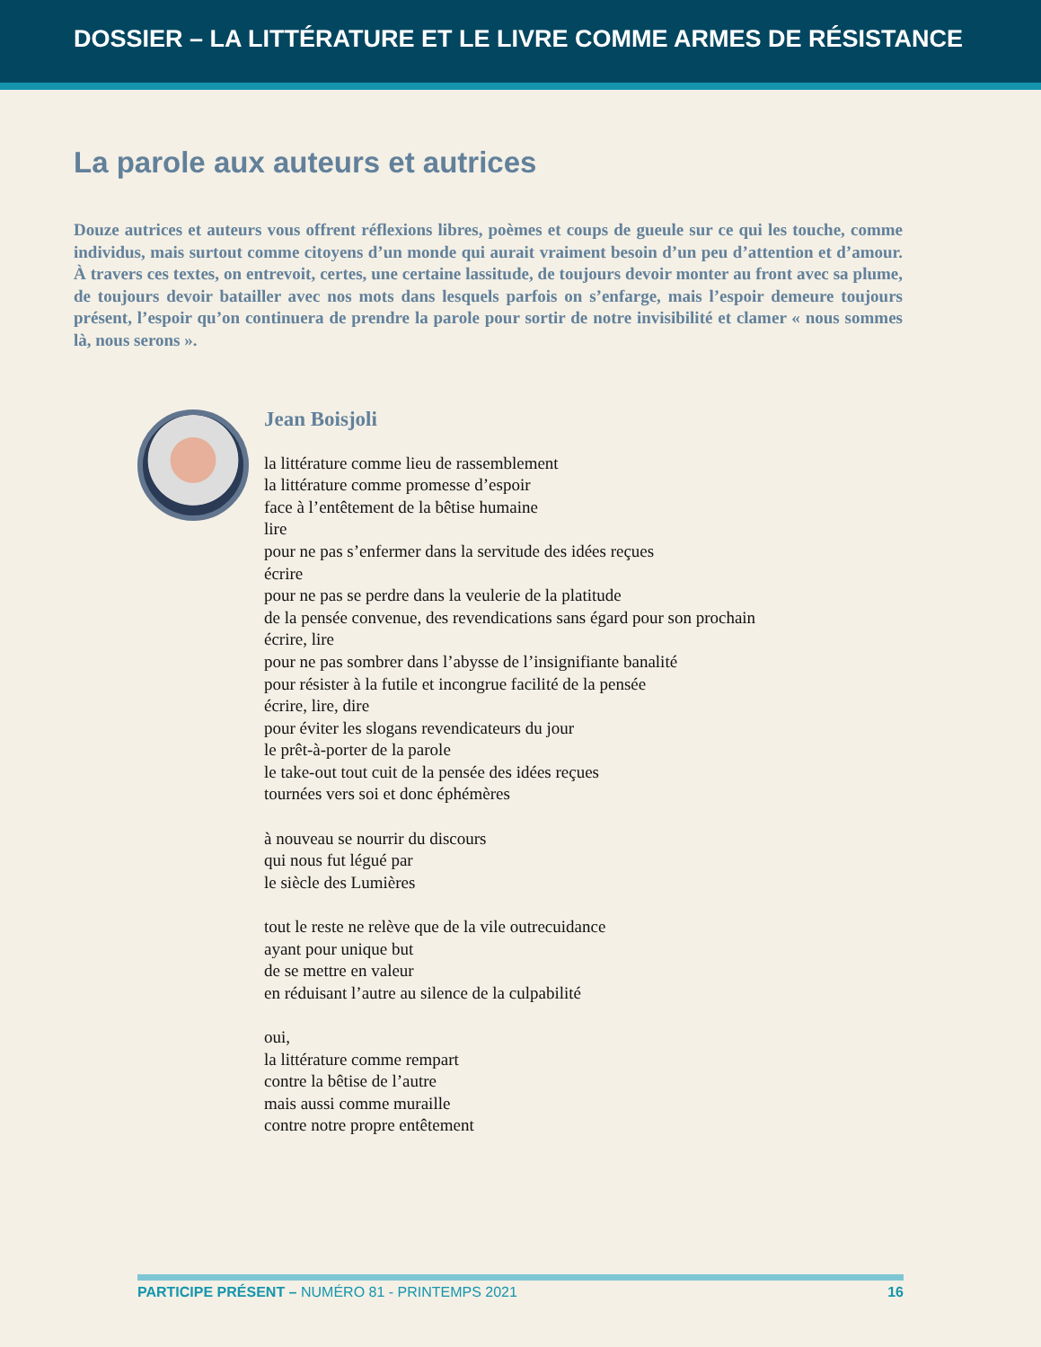DOSSIER – LA LITTÉRATURE ET LE LIVRE COMME ARMES DE RÉSISTANCE
La parole aux auteurs et autrices
Douze autrices et auteurs vous offrent réflexions libres, poèmes et coups de gueule sur ce qui les touche, comme individus, mais surtout comme citoyens d’un monde qui aurait vraiment besoin d’un peu d’attention et d’amour. À travers ces textes, on entrevoit, certes, une certaine lassitude, de toujours devoir monter au front avec sa plume, de toujours devoir batailler avec nos mots dans lesquels parfois on s’enfarge, mais l’espoir demeure toujours présent, l’espoir qu’on continuera de prendre la parole pour sortir de notre invisibilité et clamer « nous sommes là, nous serons ».
Jean Boisjoli
la littérature comme lieu de rassemblement
la littérature comme promesse d’espoir
face à l’entêtement de la bêtise humaine
lire
pour ne pas s’enfermer dans la servitude des idées reçues
écrire
pour ne pas se perdre dans la veulerie de la platitude
de la pensée convenue, des revendications sans égard pour son prochain
écrire, lire
pour ne pas sombrer dans l’abysse de l’insignifiante banalité
pour résister à la futile et incongrue facilité de la pensée
écrire, lire, dire
pour éviter les slogans revendicateurs du jour
le prêt-à-porter de la parole
le take-out tout cuit de la pensée des idées reçues
tournées vers soi et donc éphémères
à nouveau se nourrir du discours
qui nous fut légué par
le siècle des Lumières
tout le reste ne relève que de la vile outrecuidance
ayant pour unique but
de se mettre en valeur
en réduisant l’autre au silence de la culpabilité
oui,
la littérature comme rempart
contre la bêtise de l’autre
mais aussi comme muraille
contre notre propre entêtement
PARTICIPE PRÉSENT – NUMÉRO 81 - PRINTEMPS 2021 16